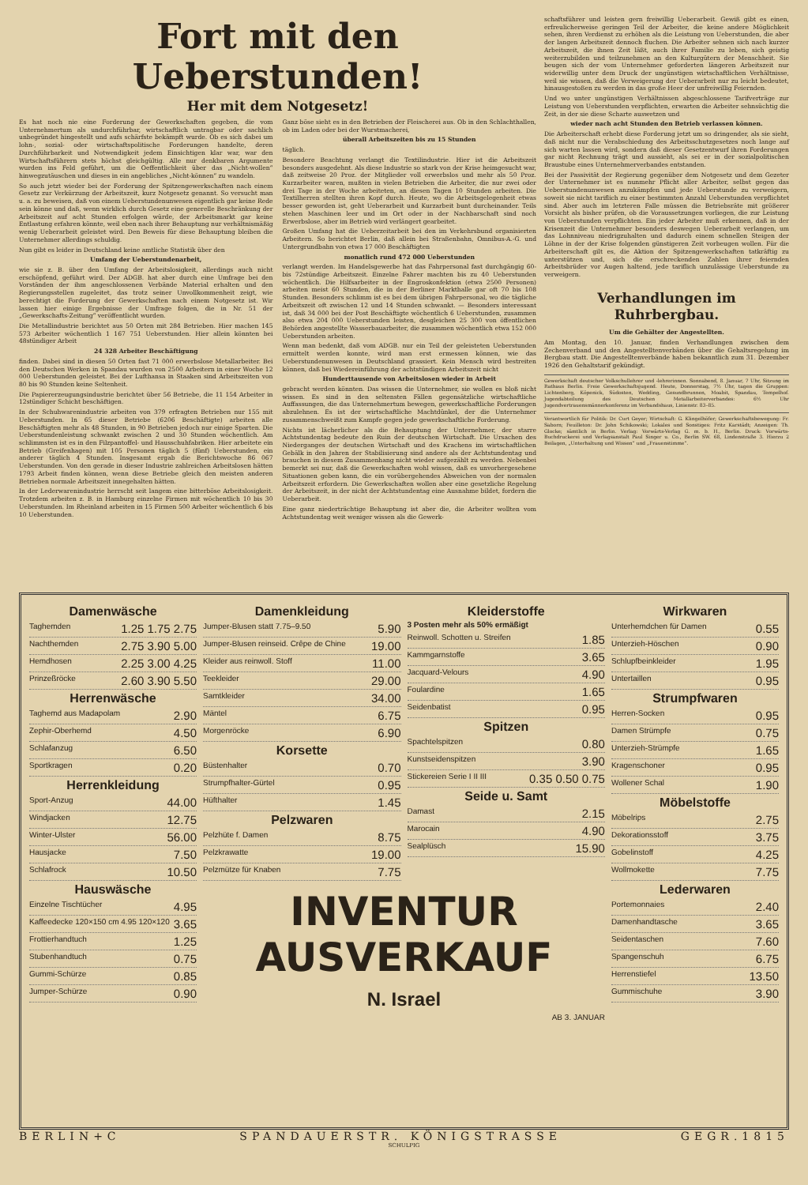Fort mit den Ueberstunden!
Her mit dem Notgesetz!
Es hat noch nie eine Forderung der Gewerkschaften gegeben, die vom Unternehmertum als undurchführbar, wirtschaftlich untragbar oder sachlich unbegründet hingestellt und aufs schärfste bekämpft wurde. Ob es sich dabei um lohn-, sozial- oder wirtschaftspolitische Forderungen handelte, deren Durchführbarkeit und Notwendigkeit jedem Einsichtigen klar war, war den Wirtschaftsführern stets höchst gleichgültig. Alle nur denkbaren Argumente wurden ins Feld geführt, um die Oeffentlichkeit über das „Nicht-wollen“ hinwegzutäuschen und dieses in ein angebliches „Nicht-können“ zu wandeln.
So auch jetzt wieder bei der Forderung der Spitzengewerkschaften nach einem Gesetz zur Verkürzung der Arbeitszeit, kurz Notgesetz genannt. So versucht man u. a. zu beweisen, daß von einem Ueberstundenunwesen eigentlich gar keine Rede sein könne und daß, wenn wirklich durch Gesetz eine generelle Beschränkung der Arbeitszeit auf acht Stunden erfolgen würde, der Arbeitsmarkt gar keine Entlastung erfahren könnte, weil eben nach ihrer Behauptung nur verhältnismäßig wenig Ueberarbeit geleistet wird. Den Beweis für diese Behauptung bleiben die Unternehmer allerdings schuldig.
Nun gibt es leider in Deutschland keine amtliche Statistik über den
Umfang der Ueberstundenarbeit,
wie sie z. B. über den Umfang der Arbeitslosigkeit, allerdings auch nicht erschöpfend, geführt wird. Der ADGB. hat aber durch eine Umfrage bei den Vorständen der ihm angeschlossenen Verbände Material erhalten und den Regierungsstellen zugeleitet, das trotz seiner Unvollkommenheit zeigt, wie berechtigt die Forderung der Gewerkschaften nach einem Notgesetz ist. Wir lassen hier einige Ergebnisse der Umfrage folgen, die in Nr. 51 der „Gewerkschafts-Zeitung“ veröffentlicht wurden.
Die Metallindustrie berichtet aus 50 Orten mit 284 Betrieben. Hier machen 145 573 Arbeiter wöchentlich 1 167 751 Ueberstunden. Hier allein könnten bei 48stündiger Arbeit
24 328 Arbeiter Beschäftigung
finden. Dabei sind in diesen 50 Orten fast 71 000 erwerbslose Metallarbeiter. Bei den Deutschen Werken in Spandau wurden von 2500 Arbeitern in einer Woche 12 000 Ueberstunden geleistet. Bei der Lufthansa in Staaken sind Arbeitszeiten von 80 bis 90 Stunden keine Seltenheit.
Die Papiererzeugungsindustrie berichtet über 56 Betriebe, die 11 154 Arbeiter in 12stündiger Schicht beschäftigen.
In der Schuhwarenindustrie arbeiten von 379 erfragten Betrieben nur 155 mit Ueberstunden. In 65 dieser Betriebe (6206 Beschäftigte) arbeiten alle Beschäftigten mehr als 48 Stunden, in 90 Betrieben jedoch nur einige Sparten. Die Ueberstundenleistung schwankt zwischen 2 und 30 Stunden wöchentlich. Am schlimmsten ist es in den Filzpantoffel- und Hausschuhfabriken. Hier arbeitete ein Betrieb (Greifenhagen) mit 105 Personen täglich 5 (fünf) Ueberstunden, ein anderer täglich 4 Stunden. Insgesamt ergab die Berichtswoche 86 067 Ueberstunden. Von den gerade in dieser Industrie zahlreichen Arbeitslosen hätten 1793 Arbeit finden können, wenn diese Betriebe gleich den meisten anderen Betrieben normale Arbeitszeit innegehalten hätten.
In der Lederwarenindustrie herrscht seit langem eine bitterböse Arbeitslosigkeit. Trotzdem arbeiten z. B. in Hamburg einzelne Firmen mit wöchentlich 10 bis 30 Ueberstunden. Im Rheinland arbeiten in 15 Firmen 500 Arbeiter wöchentlich 6 bis 10 Ueberstunden.
Ganz böse sieht es in den Betrieben der Fleischerei aus. Ob in den Schlachthallen, ob im Laden oder bei der Wurstmacherei,
überall Arbeitszeiten bis zu 15 Stunden
täglich.
Besondere Beachtung verlangt die Textilindustrie. Hier ist die Arbeitszeit besonders ausgedehnt. Als diese Industrie so stark von der Krise heimgesucht war, daß zeitweise 20 Proz. der Mitglieder voll erwerbslos und mehr als 50 Proz. Kurzarbeiter waren, mußten in vielen Betrieben die Arbeiter, die nur zwei oder drei Tage in der Woche arbeiteten, an diesen Tagen 10 Stunden arbeiten. Die Textilherren stellten ihren Kopf durch. Heute, wo die Arbeitsgelegenheit etwas besser geworden ist, geht Ueberarbeit und Kurzarbeit bunt durcheinander. Teils stehen Maschinen leer und im Ort oder in der Nachbarschaft sind noch Erwerbslose, aber im Betrieb wird verlängert gearbeitet.
Großen Umfang hat die Ueberzeitarbeit bei den im Verkehrsbund organisierten Arbeitern. So berichtet Berlin, daß allein bei Straßenbahn, Omnibus-A.-G. und Untergrundbahn von etwa 17 000 Beschäftigten
monatlich rund 472 000 Ueberstunden
verlangt werden. Im Handelsgewerbe hat das Fahrpersonal fast durchgängig 60- bis 72stündige Arbeitszeit. Einzelne Fahrer machten bis zu 40 Ueberstunden wöchentlich. Die Hilfsarbeiter in der Engroskonfektion (etwa 2500 Personen) arbeiten meist 60 Stunden, die in der Berliner Markthalle gar oft 70 bis 108 Stunden. Besonders schlimm ist es bei dem übrigen Fahrpersonal, wo die tägliche Arbeitszeit oft zwischen 12 und 14 Stunden schwankt. — Besonders interessant ist, daß 34 000 bei der Post Beschäftigte wöchentlich 6 Ueberstunden, zusammen also etwa 204 000 Ueberstunden leisten, desgleichen 25 300 von öffentlichen Behörden angestellte Wasserbauarbeiter, die zusammen wöchentlich etwa 152 000 Ueberstunden arbeiten.
Wenn man bedenkt, daß vom ADGB. nur ein Teil der geleisteten Ueberstunden ermittelt werden konnte, wird man erst ermessen können, wie das Ueberstundenunwesen in Deutschland grassiert. Kein Mensch wird bestreiten können, daß bei Wiedereinführung der achtstündigen Arbeitszeit nicht
Hunderttausende von Arbeitslosen wieder in Arbeit
gebracht werden könnten. Das wissen die Unternehmer, sie wollen es bloß nicht wissen. Es sind in den seltensten Fällen gegensätzliche wirtschaftliche Auffassungen, die das Unternehmertum bewegen, gewerkschaftliche Forderungen abzulehnen. Es ist der wirtschaftliche Machtdünkel, der die Unternehmer zusammenschweißt zum Kampfe gegen jede gewerkschaftliche Forderung.
Nichts ist lächerlicher als die Behauptung der Unternehmer, der starre Achtstundentag bedeute den Ruin der deutschen Wirtschaft. Die Ursachen des Niederganges der deutschen Wirtschaft und des Krachens im wirtschaftlichen Gebälk in den Jahren der Stabilisierung sind andere als der Achtstundentag und brauchen in diesem Zusammenhang nicht wieder aufgezählt zu werden. Nebenbei bemerkt sei nur, daß die Gewerkschaften wohl wissen, daß es unvorhergesehene Situationen geben kann, die ein vorübergehendes Abweichen von der normalen Arbeitszeit erfordern. Die Gewerkschaften wollen aber eine gesetzliche Regelung der Arbeitszeit, in der nicht der Achtstundentag eine Ausnahme bildet, fordern die Ueberarbeit.
Eine ganz niederträchtige Behauptung ist aber die, die Arbeiter wollten vom Achtstundentag weit weniger wissen als die Gewerk-
schaftsführer und leisten gern freiwillig Ueberarbeit. Gewiß gibt es einen, erfreulicherweise geringen Teil der Arbeiter, die keine andere Möglichkeit sehen, ihren Verdienst zu erhöhen als die Leistung von Ueberstunden, die aber der langen Arbeitszeit dennoch fluchen. Die Arbeiter sehnen sich nach kurzer Arbeitszeit, die ihnen Zeit läßt, auch ihrer Familie zu leben, sich geistig weiterzubilden und teilzunehmen an den Kulturgütern der Menschheit. Sie beugen sich der vom Unternehmer geforderten längeren Arbeitszeit nur widerwillig unter dem Druck der ungünstigen wirtschaftlichen Verhältnisse, weil sie wissen, daß die Verweigerung der Ueberarbeit nur zu leicht bedeutet, hinausgestoßen zu werden in das große Heer der unfreiwillig Feiernden.
Und wo unter ungünstigen Verhältnissen abgeschlossene Tarifverträge zur Leistung von Ueberstunden verpflichten, erwarten die Arbeiter sehnsüchtig die Zeit, in der sie diese Scharte auswetzen und
wieder nach acht Stunden den Betrieb verlassen können.
Die Arbeiterschaft erhebt diese Forderung jetzt um so dringender, als sie sieht, daß nicht nur die Verabschiedung des Arbeitsschutzgesetzes noch lange auf sich warten lassen wird, sondern daß dieser Gesetzentwurf ihren Forderungen gar nicht Rechnung trägt und aussieht, als sei er in der sozialpolitischen Braustube eines Unternehmerverbandes entstanden.
Bei der Passivität der Regierung gegenüber dem Notgesetz und dem Gezeter der Unternehmer ist es nunmehr Pflicht aller Arbeiter, selbst gegen das Ueberstundenunwesen anzukämpfen und jede Ueberstunde zu verweigern, soweit sie nicht tariflich zu einer bestimmten Anzahl Ueberstunden verpflichtet sind. Aber auch im letzteren Falle müssen die Betriebsräte mit größerer Vorsicht als bisher prüfen, ob die Voraussetzungen vorliegen, die zur Leistung von Ueberstunden verpflichten. Ein jeder Arbeiter muß erkennen, daß in der Krisenzeit die Unternehmer besonders deswegen Ueberarbeit verlangen, um das Lohnniveau niedrigzuhalten und dadurch einem schnellen Steigen der Löhne in der der Krise folgenden günstigeren Zeit vorbeugen wollen. Für die Arbeiterschaft gilt es, die Aktion der Spitzengewerkschaften tatkräftig zu unterstützen und, sich die erschreckenden Zahlen ihrer feiernden Arbeitsbrüder vor Augen haltend, jede tariflich unzulässige Ueberstunde zu verweigern.
Verhandlungen im Ruhrbergbau.
Um die Gehälter der Angestellten.
Am Montag, den 10. Januar, finden Verhandlungen zwischen dem Zechenverband und den Angestelltenverbänden über die Gehaltsregelung im Bergbau statt. Die Angestelltenverbände haben bekanntlich zum 31. Dezember 1926 den Gehaltstarif gekündigt.
Gewerkschaft deutscher Volkschullehrer und -lehrerinnen. Sonnabend, 8. Januar, 7 Uhr, Sitzung im Rathaus Berlin. Freie Gewerkschaftsjugend. Heute, Donnerstag, 7½ Uhr, tagen die Gruppen: Lichtenberg, Köpenick, Südosten, Wedding, Gesundbrunnen, Moabit, Spandau, Tempelhof. Jugendabteilung des Deutschen Metallarbeiterverbandes: 6½ Uhr Jugendvertrauensmännerkonferenz im Verbandshaus, Linienstr. 83–85.
Verantwortlich für Politik: Dr. Curt Geyer; Wirtschaft: G. Klingelhöfer; Gewerkschaftsbewegung: Fr. Saborn; Feuilleton: Dr. John Schikowski; Lokales und Sonstiges: Fritz Karstädt; Anzeigen: Th. Glocke; sämtlich in Berlin. Verlag: Vorwärts-Verlag G. m. b. H., Berlin. Druck: Vorwärts-Buchdruckerei und Verlagsanstalt Paul Singer u. Co., Berlin SW. 68, Lindenstraße 3. Hierzu 2 Beilagen, „Unterhaltung und Wissen“ und „Frauenstimme“.
Damenwäsche
Taghemden 1.25 1.75 2.75
Nachthemden 2.75 3.90 5.00
Hemdhosen 2.25 3.00 4.25
Prinzeßröcke 2.60 3.90 5.50
Herrenwäsche
Taghemd aus Madapolam 2.90
Zephir-Oberhemd 4.50
Schlafanzug 6.50
Sportkragen 0.20
Herrenkleidung
Sport-Anzug 44.00
Windjacken 12.75
Winter-Ulster 56.00
Hausjacke 7.50
Schlafrock 10.50
Hauswäsche
Einzelne Tischtücher 4.95
Kaffeedecke 120×150 cm 4.95 120×120 3.65
Frottierhandtuch 1.25
Stubenhandtuch 0.75
Gummi-Schürze 0.85
Jumper-Schürze 0.90
Damenkleidung
Jumper-Blusen statt 7.75–9.50 5.90
Jumper-Blusen reinseid. Crêpe de Chine 19.00
Kleider aus reinwoll. Stoff 11.00
Teekleider 29.00
Samtkleider 34.00
Mäntel 6.75
Morgenröcke 6.90
Korsette
Büstenhalter 0.70
Strumpfhalter-Gürtel 0.95
Hüfthalter 1.45
Pelzwaren
Pelzhüte f. Damen 8.75
Pelzkrawatte 19.00
Pelzmütze für Knaben 7.75
Kleiderstoffe
3 Posten mehr als 50% ermäßigt
Reinwoll. Schotten u. Streifen 1.85
Kammgarnstoffe 3.65
Jacquard-Velours 4.90
Foulardine 1.65
Seidenbatist 0.95
Spitzen
Spachtelspitzen 0.80
Kunstseidenspitzen 3.90
Stickereien Serie I II III 0.35 0.50 0.75
Seide u. Samt
Damast 2.15
Marocain 4.90
Sealplüsch 15.90
INVENTUR
AUSVERKAUF
N. Israel
AB 3. JANUAR
Wirkwaren
Unterhemdchen für Damen 0.55
Unterzieh-Höschen 0.90
Schlupfbeinkleider 1.95
Untertaillen 0.95
Strumpfwaren
Herren-Socken 0.95
Damen Strümpfe 0.75
Unterzieh-Strümpfe 1.65
Kragenschoner 0.95
Wollener Schal 1.90
Möbelstoffe
Möbelrips 2.75
Dekorationsstoff 3.75
Gobelinstoff 4.25
Wollmokette 7.75
Lederwaren
Portemonnaies 2.40
Damenhandtasche 3.65
Seidentaschen 7.60
Spangenschuh 6.75
Herrenstiefel 13.50
Gummischuhe 3.90
BERLIN+C SPANDAUERSTR. KÖNIGSTRASSE GEGR.1815
SCHULPIG